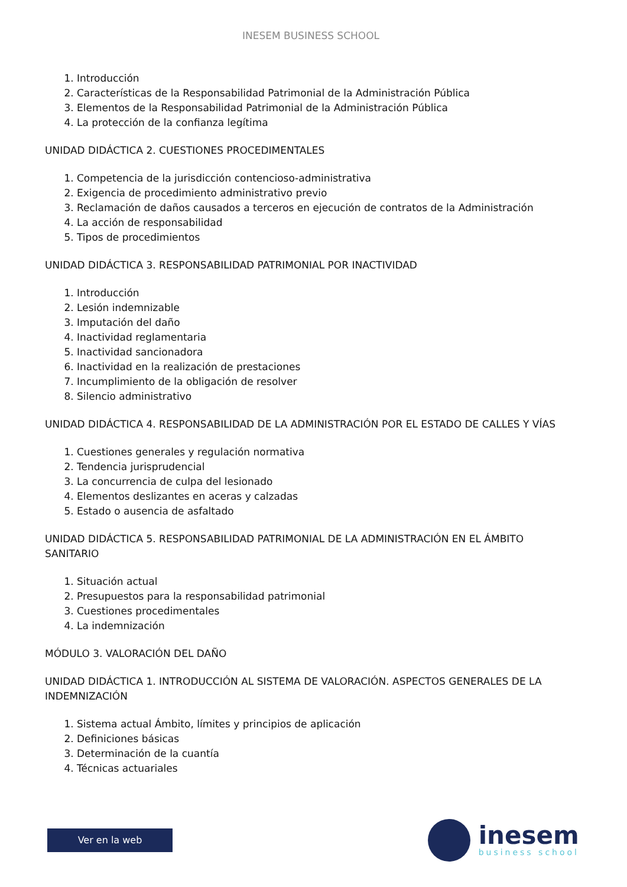INESEM BUSINESS SCHOOL
1. Introducción
2. Características de la Responsabilidad Patrimonial de la Administración Pública
3. Elementos de la Responsabilidad Patrimonial de la Administración Pública
4. La protección de la confianza legítima
UNIDAD DIDÁCTICA 2. CUESTIONES PROCEDIMENTALES
1. Competencia de la jurisdicción contencioso-administrativa
2. Exigencia de procedimiento administrativo previo
3. Reclamación de daños causados a terceros en ejecución de contratos de la Administración
4. La acción de responsabilidad
5. Tipos de procedimientos
UNIDAD DIDÁCTICA 3. RESPONSABILIDAD PATRIMONIAL POR INACTIVIDAD
1. Introducción
2. Lesión indemnizable
3. Imputación del daño
4. Inactividad reglamentaria
5. Inactividad sancionadora
6. Inactividad en la realización de prestaciones
7. Incumplimiento de la obligación de resolver
8. Silencio administrativo
UNIDAD DIDÁCTICA 4. RESPONSABILIDAD DE LA ADMINISTRACIÓN POR EL ESTADO DE CALLES Y VÍAS
1. Cuestiones generales y regulación normativa
2. Tendencia jurisprudencial
3. La concurrencia de culpa del lesionado
4. Elementos deslizantes en aceras y calzadas
5. Estado o ausencia de asfaltado
UNIDAD DIDÁCTICA 5. RESPONSABILIDAD PATRIMONIAL DE LA ADMINISTRACIÓN EN EL ÁMBITO SANITARIO
1. Situación actual
2. Presupuestos para la responsabilidad patrimonial
3. Cuestiones procedimentales
4. La indemnización
MÓDULO 3. VALORACIÓN DEL DAÑO
UNIDAD DIDÁCTICA 1. INTRODUCCIÓN AL SISTEMA DE VALORACIÓN. ASPECTOS GENERALES DE LA INDEMNIZACIÓN
1. Sistema actual Ámbito, límites y principios de aplicación
2. Definiciones básicas
3. Determinación de la cuantía
4. Técnicas actuariales
Ver en la web
inesem
business school